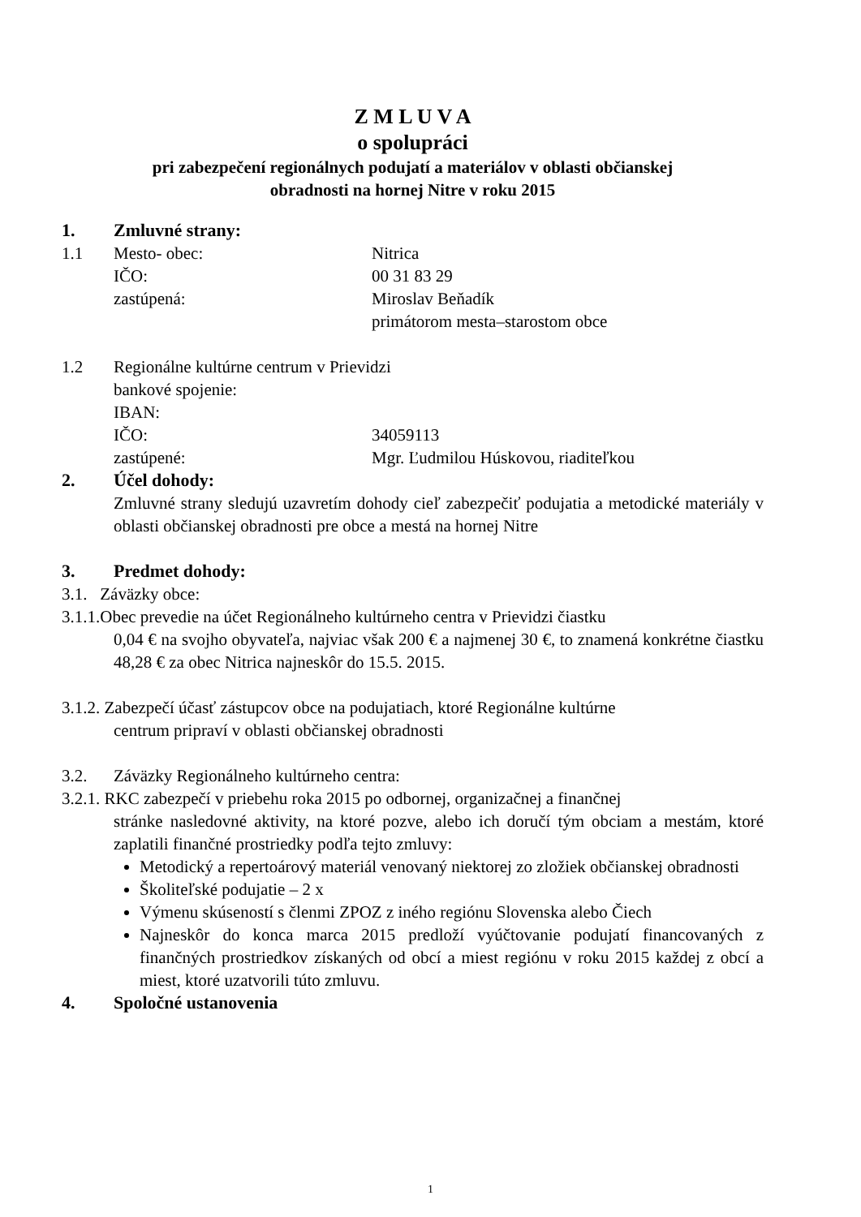Z M L U V A
o spolupráci
pri zabezpečení regionálnych podujatí a materiálov v oblasti občianskej
obradnosti na hornej Nitre v roku 2015
1. Zmluvné strany:
1.1 Mesto- obec: Nitrica
IČO: 00 31 83 29
zastúpená: Miroslav Beňadík
primátorom mesta–starostom obce
1.2 Regionálne kultúrne centrum v Prievidzi
bankové spojenie:
IBAN:
IČO: 34059113
zastúpené: Mgr. Ľudmilou Húskovou, riaditeľkou
2. Účel dohody:
Zmluvné strany sledujú uzavretím dohody cieľ zabezpečiť podujatia a metodické materiály v oblasti občianskej obradnosti pre obce a mestá na hornej Nitre
3. Predmet dohody:
3.1. Záväzky obce:
3.1.1.Obec prevedie na účet Regionálneho kultúrneho centra v Prievidzi čiastku
0,04 € na svojho obyvateľa, najviac však 200 € a najmenej 30 €, to znamená konkrétne čiastku 48,28 € za obec Nitrica najneskôr do 15.5. 2015.
3.1.2. Zabezpečí účasť zástupcov obce na podujatiach, ktoré Regionálne kultúrne
centrum pripraví v oblasti občianskej obradnosti
3.2. Záväzky Regionálneho kultúrneho centra:
3.2.1. RKC zabezpečí v priebehu roka 2015 po odbornej, organizačnej a finančnej
stránke nasledovné aktivity, na ktoré pozve, alebo ich doručí tým obciam a mestám, ktoré zaplatili finančné prostriedky podľa tejto zmluvy:
Metodický a repertoárový materiál venovaný niektorej zo zložiek občianskej obradnosti
Školiteľské podujatie – 2 x
Výmenu skúseností s členmi ZPOZ z iného regiónu Slovenska alebo Čiech
Najneskôr do konca marca 2015 predloží vyúčtovanie podujatí financovaných z finančných prostriedkov získaných od obcí a miest regiónu v roku 2015 každej z obcí a miest, ktoré uzatvorili túto zmluvu.
4. Spoločné ustanovenia
1